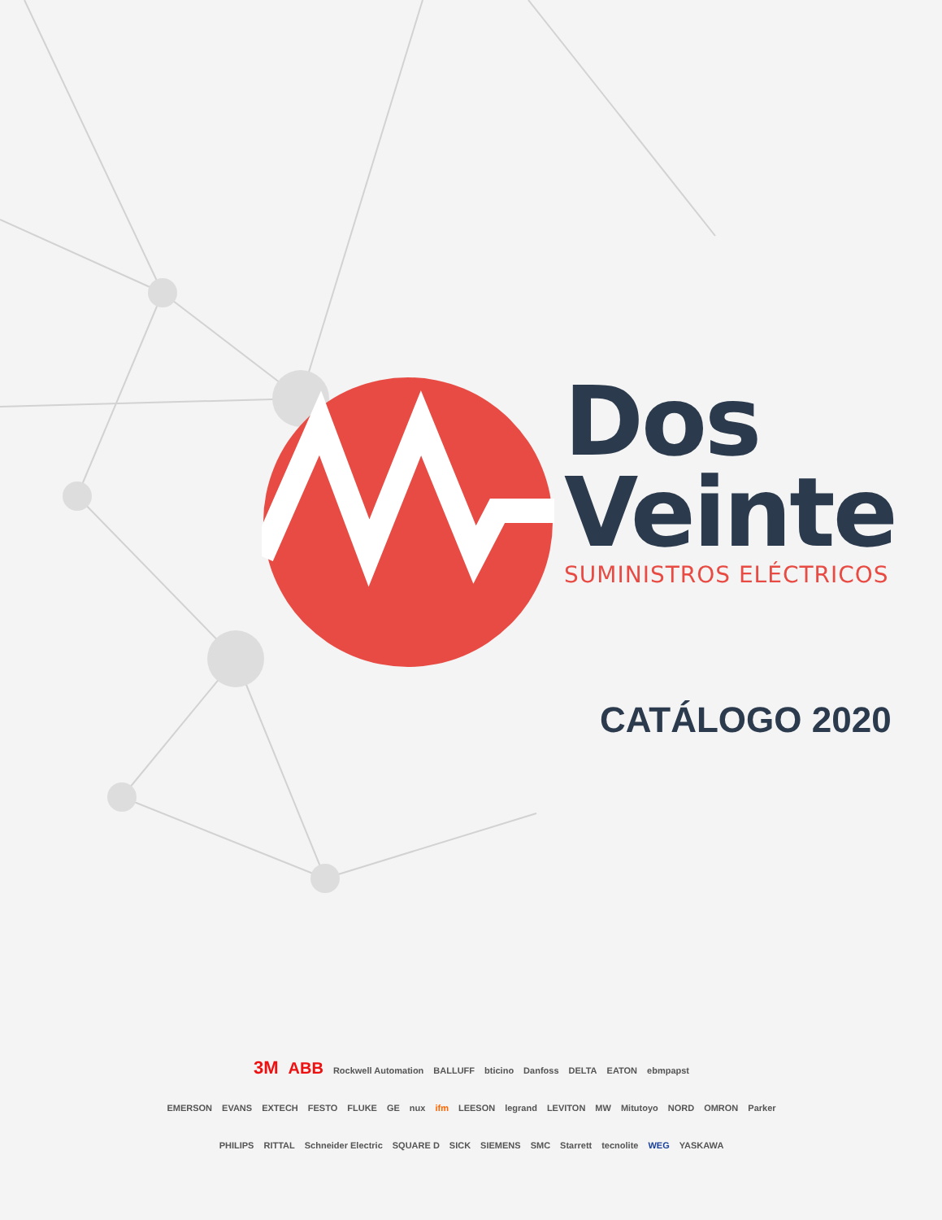Dos
Veinte
SUMINISTROS ELÉCTRICOS
CATÁLOGO 2020
3M ABB Rockwell Automation BALLUFF bticino Danfoss DELTA EATON ebmpapst
EMERSON EVANS EXTECH FESTO FLUKE GE nux ifm LEESON legrand LEVITON MW Mitutoyo NORD OMRON Parker
PHILIPS RITTAL Schneider Electric SQUARE D SICK SIEMENS SMC Starrett tecnolite WEG YASKAWA